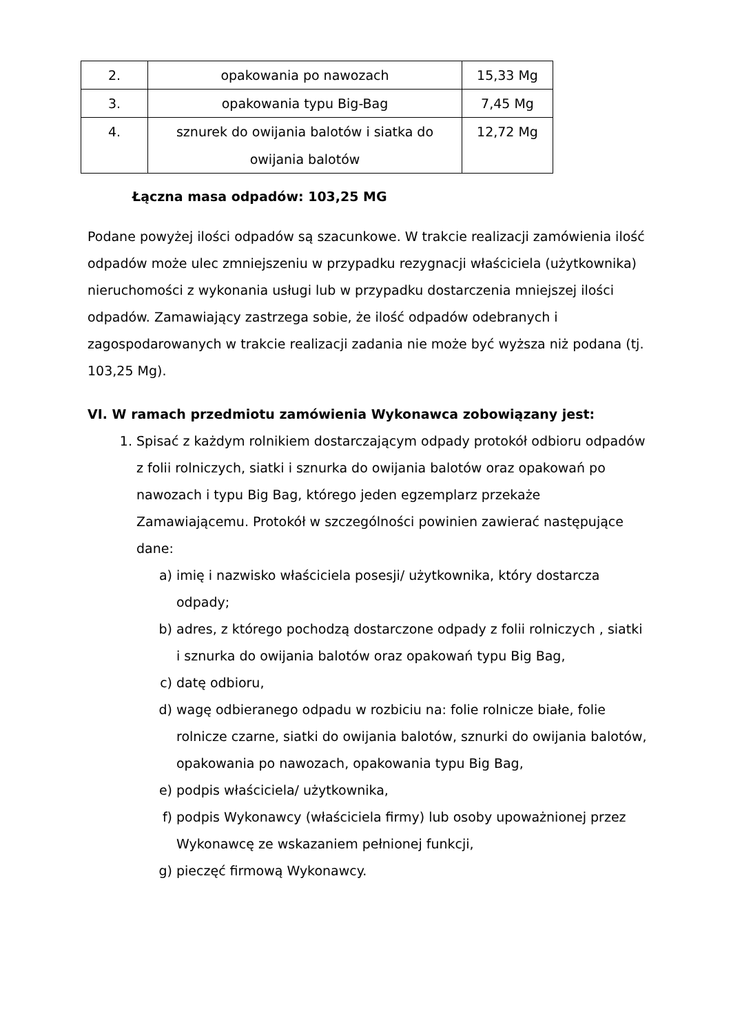| 2. | opakowania po nawozach | 15,33 Mg |
| 3. | opakowania typu Big-Bag | 7,45 Mg |
| 4. | sznurek do owijania balotów i siatka do owijania balotów | 12,72 Mg |
Łączna masa odpadów: 103,25 MG
Podane powyżej ilości odpadów są szacunkowe. W trakcie realizacji zamówienia ilość odpadów może ulec zmniejszeniu w przypadku rezygnacji właściciela (użytkownika) nieruchomości z wykonania usługi lub w przypadku dostarczenia mniejszej ilości odpadów. Zamawiający zastrzega sobie, że ilość odpadów odebranych i zagospodarowanych w trakcie realizacji zadania nie może być wyższa niż podana (tj. 103,25 Mg).
VI. W ramach przedmiotu zamówienia Wykonawca zobowiązany jest:
1. Spisać z każdym rolnikiem dostarczającym odpady protokół odbioru odpadów z folii rolniczych, siatki i sznurka do owijania balotów oraz opakowań po nawozach i typu Big Bag, którego jeden egzemplarz przekaże Zamawiającemu. Protokół w szczególności powinien zawierać następujące dane:
a) imię i nazwisko właściciela posesji/ użytkownika, który dostarcza odpady;
b) adres, z którego pochodzą dostarczone odpady z folii rolniczych , siatki
i sznurka do owijania balotów oraz opakowań typu Big Bag,
c) datę odbioru,
d) wagę odbieranego odpadu w rozbiciu na: folie rolnicze białe, folie rolnicze czarne, siatki do owijania balotów, sznurki do owijania balotów, opakowania po nawozach, opakowania typu Big Bag,
e) podpis właściciela/ użytkownika,
f) podpis Wykonawcy (właściciela firmy) lub osoby upoważnionej przez Wykonawcę ze wskazaniem pełnionej funkcji,
g) pieczęć firmową Wykonawcy.